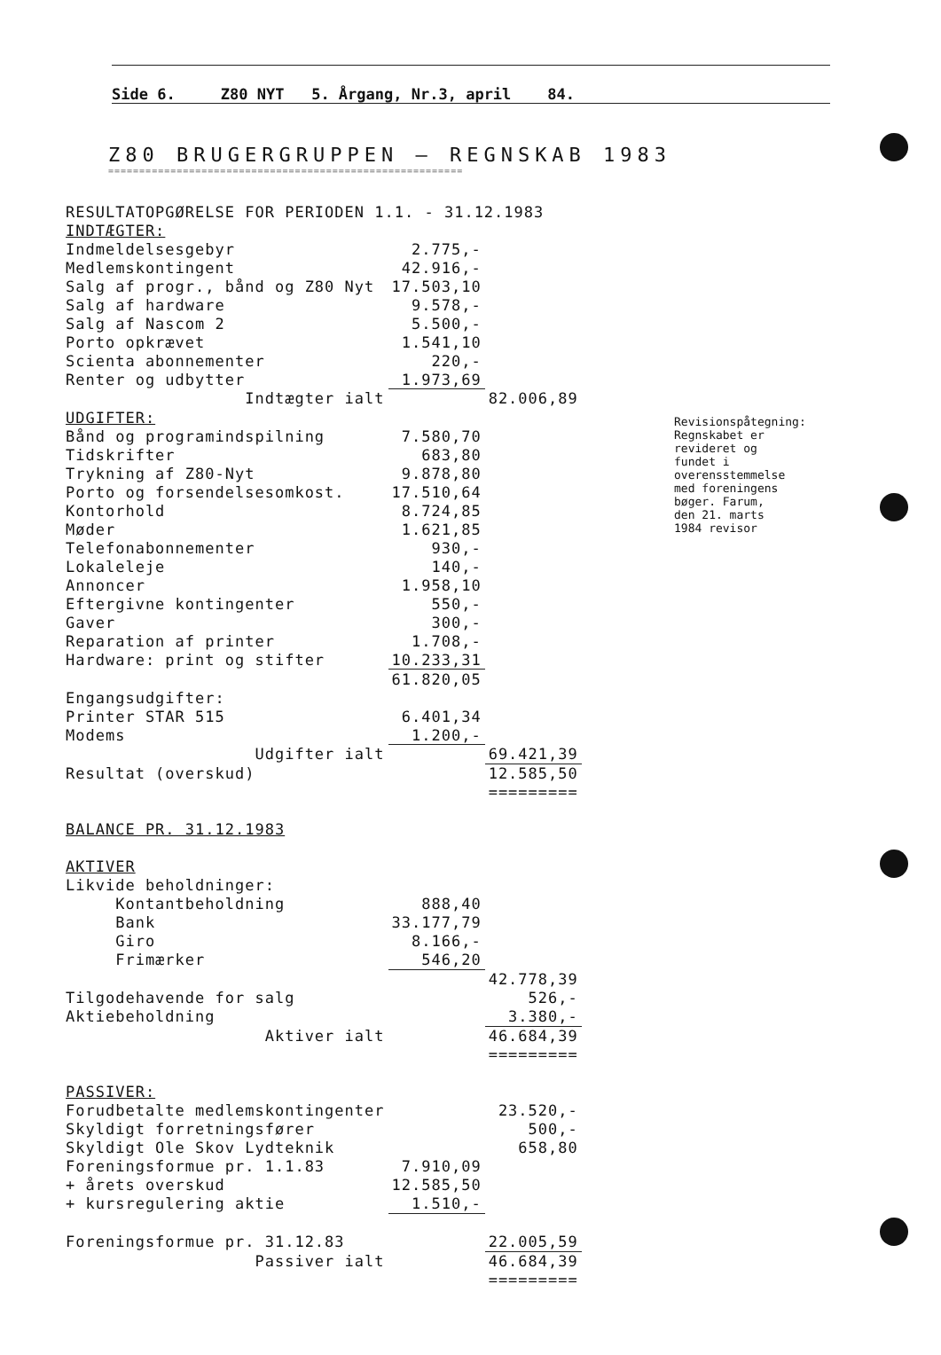Side 6. Z80 NYT 5. Årgang, Nr.3, april 84.
Z80 BRUGERGRUPPEN — REGNSKAB 1983
=========================================================
| RESULTATOPGØRELSE FOR PERIODEN 1.1. - 31.12.1983 | | |
| INDTÆGTER: | | |
| Indmeldelsesgebyr | 2.775,- | |
| Medlemskontingent | 42.916,- | |
| Salg af progr., bånd og Z80 Nyt | 17.503,10 | |
| Salg af hardware | 9.578,- | |
| Salg af Nascom 2 | 5.500,- | |
| Porto opkrævet | 1.541,10 | |
| Scienta abonnementer | 220,- | |
| Renter og udbytter | 1.973,69 | |
| Indtægter ialt | | 82.006,89 |
| UDGIFTER: | | |
| Bånd og programindspilning | 7.580,70 | |
| Tidskrifter | 683,80 | |
| Trykning af Z80-Nyt | 9.878,80 | |
| Porto og forsendelsesomkost. | 17.510,64 | |
| Kontorhold | 8.724,85 | |
| Møder | 1.621,85 | |
| Telefonabonnementer | 930,- | |
| Lokaleleje | 140,- | |
| Annoncer | 1.958,10 | |
| Eftergivne kontingenter | 550,- | |
| Gaver | 300,- | |
| Reparation af printer | 1.708,- | |
| Hardware: print og stifter | 10.233,31 | |
| | 61.820,05 | |
| Engangsudgifter: | | |
| Printer STAR 515 | 6.401,34 | |
| Modems | 1.200,- | |
| Udgifter ialt | | 69.421,39 |
| Resultat (overskud) | | 12.585,50 |
| | | ========= |
| BALANCE PR. 31.12.1983 | | |
| AKTIVER | | |
| Likvide beholdninger: | | |
| Kontantbeholdning | 888,40 | |
| Bank | 33.177,79 | |
| Giro | 8.166,- | |
| Frimærker | 546,20 | |
| | | 42.778,39 |
| Tilgodehavende for salg | | 526,- |
| Aktiebeholdning | | 3.380,- |
| Aktiver ialt | | 46.684,39 |
| | | ========= |
| PASSIVER: | | |
| Forudbetalte medlemskontingenter | | 23.520,- |
| Skyldigt forretningsfører | | 500,- |
| Skyldigt Ole Skov Lydteknik | | 658,80 |
| Foreningsformue pr. 1.1.83 | 7.910,09 | |
| + årets overskud | 12.585,50 | |
| + kursregulering aktie | 1.510,- | |
| Foreningsformue pr. 31.12.83 | | 22.005,59 |
| Passiver ialt | | 46.684,39 |
| | | ========= |
Revisionspåtegning: Regnskabet er revideret og fundet i overensstemmelse med foreningens bøger. Farum, den 21. marts 1984 revisor